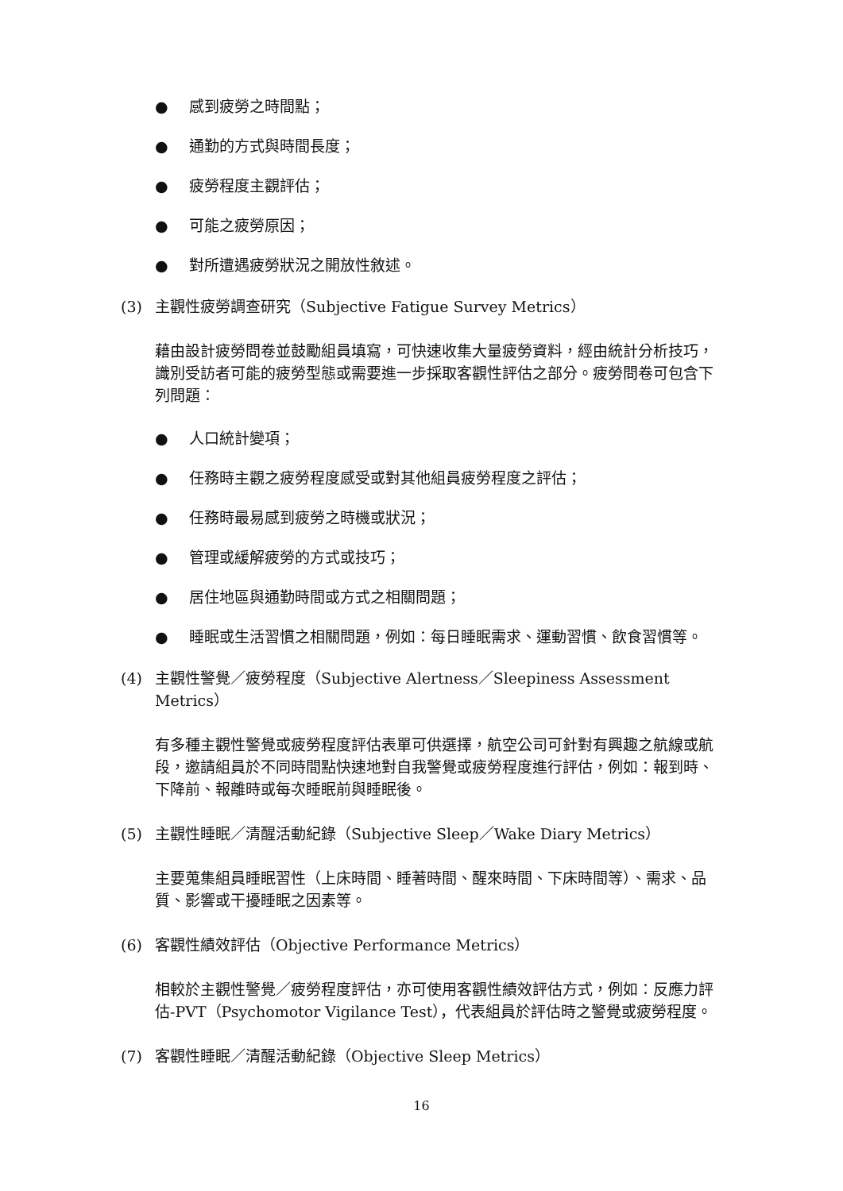● 感到疲勞之時間點；
● 通勤的方式與時間長度；
● 疲勞程度主觀評估；
● 可能之疲勞原因；
● 對所遭遇疲勞狀況之開放性敘述。
(3) 主觀性疲勞調查研究（Subjective Fatigue Survey Metrics）
藉由設計疲勞問卷並鼓勵組員填寫，可快速收集大量疲勞資料，經由統計分析技巧，識別受訪者可能的疲勞型態或需要進一步採取客觀性評估之部分。疲勞問卷可包含下列問題：
● 人口統計變項；
● 任務時主觀之疲勞程度感受或對其他組員疲勞程度之評估；
● 任務時最易感到疲勞之時機或狀況；
● 管理或緩解疲勞的方式或技巧；
● 居住地區與通勤時間或方式之相關問題；
● 睡眠或生活習慣之相關問題，例如：每日睡眠需求、運動習慣、飲食習慣等。
(4) 主觀性警覺／疲勞程度（Subjective Alertness／Sleepiness Assessment Metrics）
有多種主觀性警覺或疲勞程度評估表單可供選擇，航空公司可針對有興趣之航線或航段，邀請組員於不同時間點快速地對自我警覺或疲勞程度進行評估，例如：報到時、下降前、報離時或每次睡眠前與睡眠後。
(5) 主觀性睡眠／清醒活動紀錄（Subjective Sleep／Wake Diary Metrics）
主要蒐集組員睡眠習性（上床時間、睡著時間、醒來時間、下床時間等）、需求、品質、影響或干擾睡眠之因素等。
(6) 客觀性績效評估（Objective Performance Metrics）
相較於主觀性警覺／疲勞程度評估，亦可使用客觀性績效評估方式，例如：反應力評估-PVT（Psychomotor Vigilance Test），代表組員於評估時之警覺或疲勞程度。
(7) 客觀性睡眠／清醒活動紀錄（Objective Sleep Metrics）
16